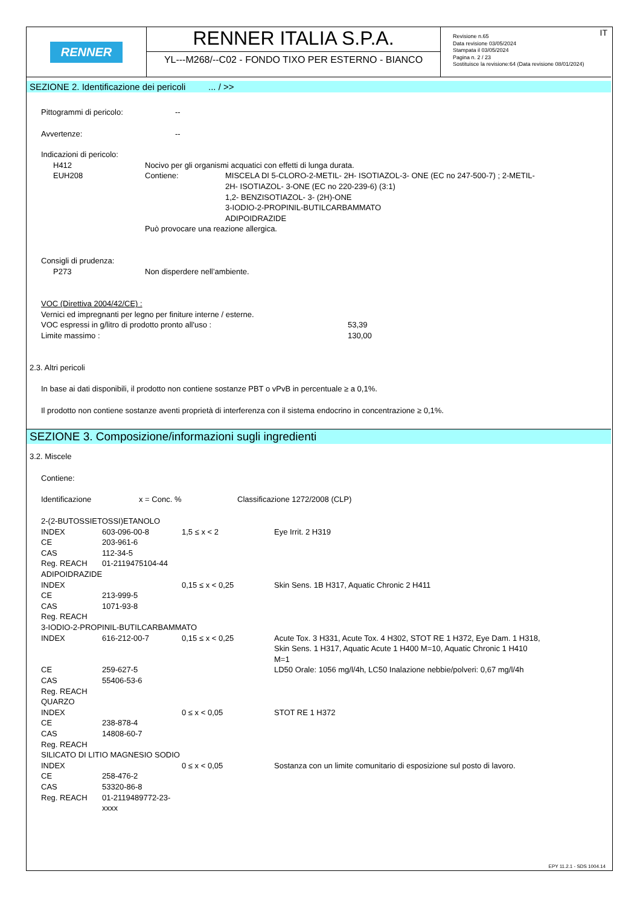RENNER
RENNER ITALIA S.P.A.
YL---M268/--C02 - FONDO TIXO PER ESTERNO - BIANCO
IT Revisione n.65
Data revisione 03/05/2024
Stampata il 03/05/2024
Pagina n. 2 / 23
Sostituisce la revisione:64 (Data revisione 08/01/2024)
SEZIONE 2. Identificazione dei pericoli ... / >>
| Pittogrammi di pericolo: | -- |
| Avvertenze: | -- |
Indicazioni di pericolo:
| | H412 | Nocivo per gli organismi acquatici con effetti di lunga durata. | |
| | EUH208 | Contiene: | MISCELA DI 5-CLORO-2-METIL- 2H- ISOTIAZOL-3- ONE (EC no 247-500-7) ; 2-METIL- 2H- ISOTIAZOL- 3-ONE (EC no 220-239-6) (3:1) 1,2- BENZISOTIAZOL- 3- (2H)-ONE 3-IODIO-2-PROPINIL-BUTILCARBAMMATO ADIPOIDRAZIDE |
| | | Può provocare una reazione allergica. | |
Consigli di prudenza:
| | P273 | Non disperdere nell’ambiente. |
VOC (Direttiva 2004/42/CE) :
Vernici ed impregnanti per legno per finiture interne / esterne.
| VOC espressi in g/litro di prodotto pronto all'uso : | 53,39 |
| Limite massimo : | 130,00 |
2.3. Altri pericoli
In base ai dati disponibili, il prodotto non contiene sostanze PBT o vPvB in percentuale ≥ a 0,1%.
Il prodotto non contiene sostanze aventi proprietà di interferenza con il sistema endocrino in concentrazione ≥ 0,1%.
SEZIONE 3. Composizione/informazioni sugli ingredienti
3.2. Miscele
Contiene:
| Identificazione | x = Conc. % | Classificazione 1272/2008 (CLP) |
| 2-(2-BUTOSSIETOSSI)ETANOLO | | | |
| INDEX | 603-096-00-8 | 1,5 ≤ x < 2 | Eye Irrit. 2 H319 |
| CE | 203-961-6 | | |
| CAS | 112-34-5 | | |
| Reg. REACH | 01-2119475104-44 | | |
| ADIPOIDRAZIDE | | | |
| INDEX | | 0,15 ≤ x < 0,25 | Skin Sens. 1B H317, Aquatic Chronic 2 H411 |
| CE | 213-999-5 | | |
| CAS | 1071-93-8 | | |
| Reg. REACH | | | |
| 3-IODIO-2-PROPINIL-BUTILCARBAMMATO | | | |
| INDEX | 616-212-00-7 | 0,15 ≤ x < 0,25 | Acute Tox. 3 H331, Acute Tox. 4 H302, STOT RE 1 H372, Eye Dam. 1 H318, Skin Sens. 1 H317, Aquatic Acute 1 H400 M=10, Aquatic Chronic 1 H410 M=1 |
| CE | 259-627-5 | | LD50 Orale: 1056 mg/l/4h, LC50 Inalazione nebbie/polveri: 0,67 mg/l/4h |
| CAS | 55406-53-6 | | |
| Reg. REACH | | | |
| QUARZO | | | |
| INDEX | | 0 ≤ x < 0,05 | STOT RE 1 H372 |
| CE | 238-878-4 | | |
| CAS | 14808-60-7 | | |
| Reg. REACH | | | |
| SILICATO DI LITIO MAGNESIO SODIO | | | |
| INDEX | | 0 ≤ x < 0,05 | Sostanza con un limite comunitario di esposizione sul posto di lavoro. |
| CE | 258-476-2 | | |
| CAS | 53320-86-8 | | |
| Reg. REACH | 01-2119489772-23-xxxx | | |
EPY 11.2.1 - SDS 1004.14